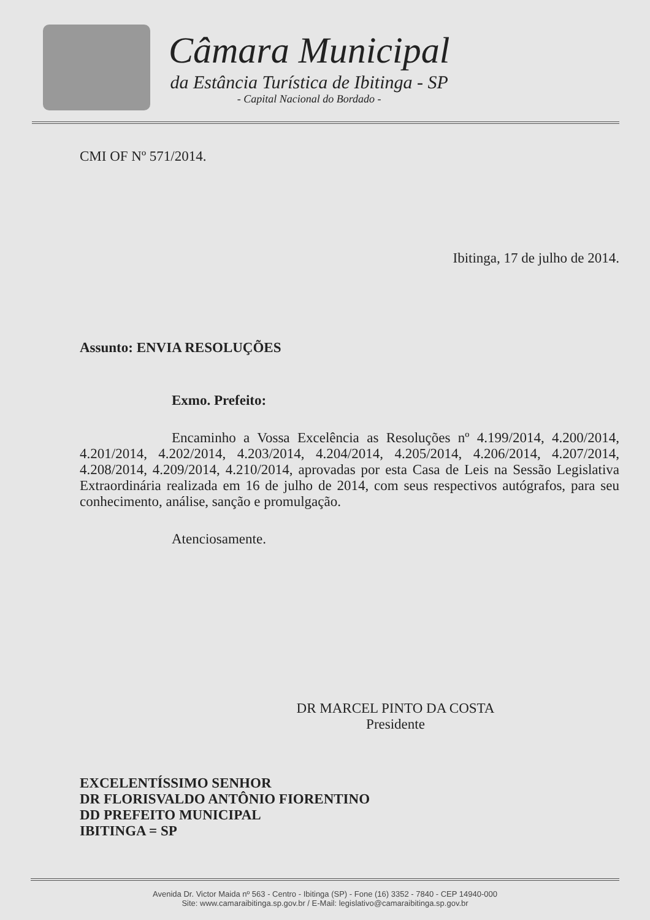Câmara Municipal
da Estância Turística de Ibitinga - SP
- Capital Nacional do Bordado -
CMI OF Nº 571/2014.
Ibitinga, 17 de julho de 2014.
Assunto: ENVIA RESOLUÇÕES
Exmo. Prefeito:
Encaminho a Vossa Excelência as Resoluções nº 4.199/2014, 4.200/2014, 4.201/2014, 4.202/2014, 4.203/2014, 4.204/2014, 4.205/2014, 4.206/2014, 4.207/2014, 4.208/2014, 4.209/2014, 4.210/2014, aprovadas por esta Casa de Leis na Sessão Legislativa Extraordinária realizada em 16 de julho de 2014, com seus respectivos autógrafos, para seu conhecimento, análise, sanção e promulgação.
Atenciosamente.
DR MARCEL PINTO DA COSTA
Presidente
EXCELENTÍSSIMO SENHOR
DR FLORISVALDO ANTÔNIO FIORENTINO
DD PREFEITO MUNICIPAL
IBITINGA = SP
Avenida Dr. Victor Maida nº 563 - Centro - Ibitinga (SP) - Fone (16) 3352 - 7840 - CEP 14940-000
Site: www.camaraibitinga.sp.gov.br / E-Mail: legislativo@camaraibitinga.sp.gov.br